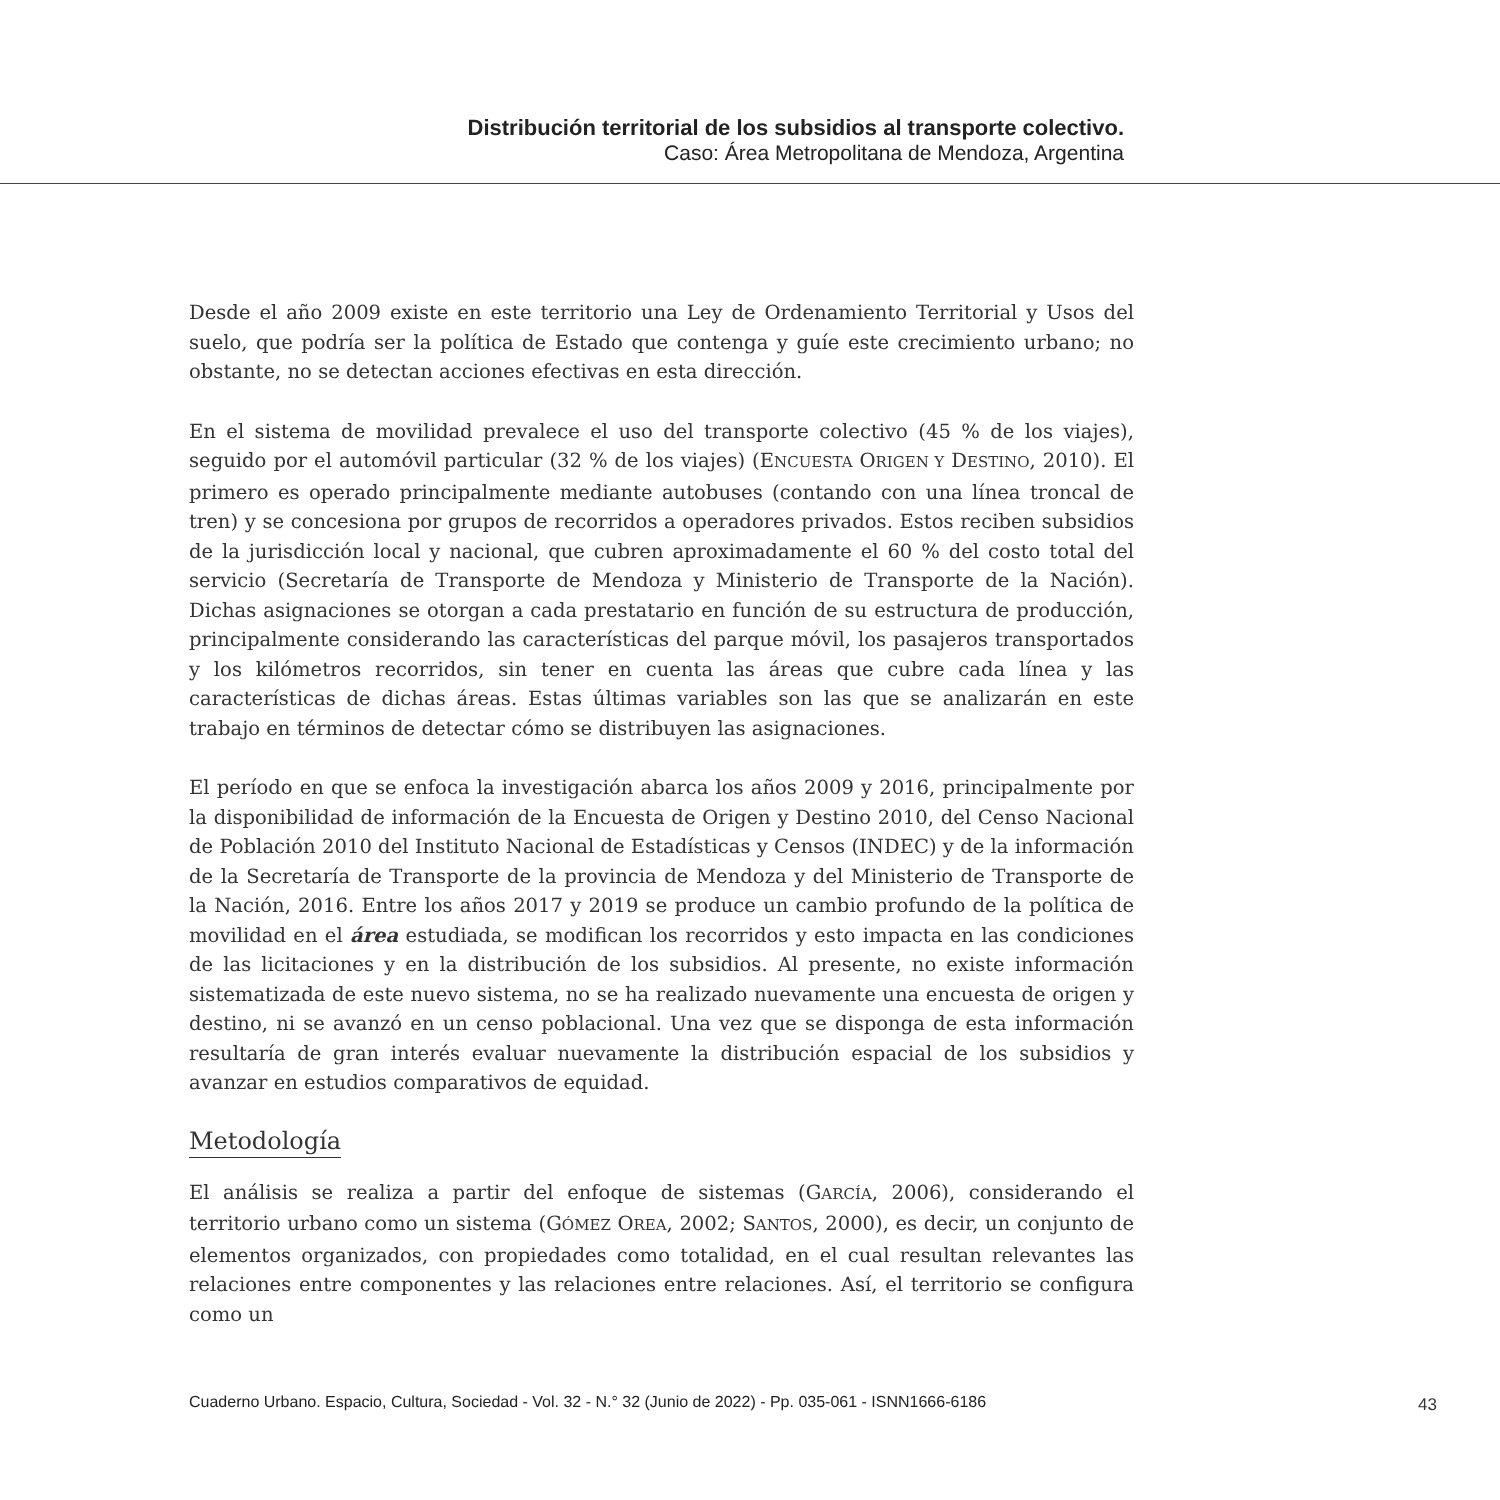Distribución territorial de los subsidios al transporte colectivo.
Caso: Área Metropolitana de Mendoza, Argentina
Desde el año 2009 existe en este territorio una Ley de Ordenamiento Territorial y Usos del suelo, que podría ser la política de Estado que contenga y guíe este crecimiento urbano; no obstante, no se detectan acciones efectivas en esta dirección.
En el sistema de movilidad prevalece el uso del transporte colectivo (45 % de los viajes), seguido por el automóvil particular (32 % de los viajes) (ENCUESTA ORIGEN Y DESTINO, 2010). El primero es operado principalmente mediante autobuses (contando con una línea troncal de tren) y se concesiona por grupos de recorridos a operadores privados. Estos reciben subsidios de la jurisdicción local y nacional, que cubren aproximadamente el 60 % del costo total del servicio (Secretaría de Transporte de Mendoza y Ministerio de Transporte de la Nación). Dichas asignaciones se otorgan a cada prestatario en función de su estructura de producción, principalmente considerando las características del parque móvil, los pasajeros transportados y los kilómetros recorridos, sin tener en cuenta las áreas que cubre cada línea y las características de dichas áreas. Estas últimas variables son las que se analizarán en este trabajo en términos de detectar cómo se distribuyen las asignaciones.
El período en que se enfoca la investigación abarca los años 2009 y 2016, principalmente por la disponibilidad de información de la Encuesta de Origen y Destino 2010, del Censo Nacional de Población 2010 del Instituto Nacional de Estadísticas y Censos (INDEC) y de la información de la Secretaría de Transporte de la provincia de Mendoza y del Ministerio de Transporte de la Nación, 2016. Entre los años 2017 y 2019 se produce un cambio profundo de la política de movilidad en el área estudiada, se modifican los recorridos y esto impacta en las condiciones de las licitaciones y en la distribución de los subsidios. Al presente, no existe información sistematizada de este nuevo sistema, no se ha realizado nuevamente una encuesta de origen y destino, ni se avanzó en un censo poblacional. Una vez que se disponga de esta información resultaría de gran interés evaluar nuevamente la distribución espacial de los subsidios y avanzar en estudios comparativos de equidad.
Metodología
El análisis se realiza a partir del enfoque de sistemas (GARCÍA, 2006), considerando el territorio urbano como un sistema (GÓMEZ OREA, 2002; SANTOS, 2000), es decir, un conjunto de elementos organizados, con propiedades como totalidad, en el cual resultan relevantes las relaciones entre componentes y las relaciones entre relaciones. Así, el territorio se configura como un
Cuaderno Urbano. Espacio, Cultura, Sociedad - Vol. 32 - N.° 32 (Junio de 2022) - Pp. 035-061 - ISNN1666-6186
43